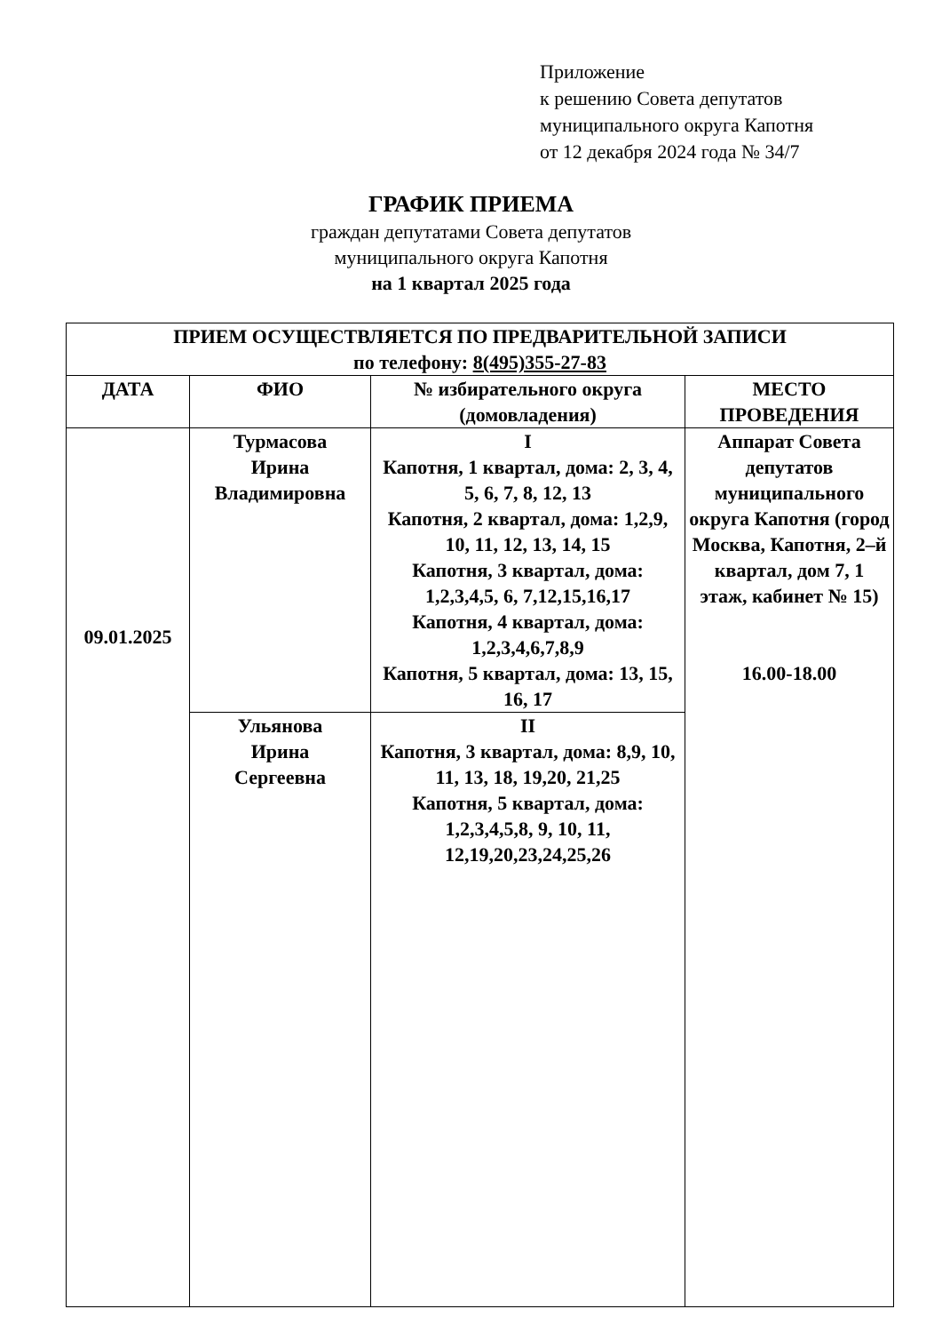Приложение
к решению Совета депутатов
муниципального округа Капотня
от 12 декабря 2024 года № 34/7
ГРАФИК ПРИЕМА
граждан депутатами Совета депутатов
муниципального округа Капотня
на 1 квартал 2025 года
| ПРИЕМ ОСУЩЕСТВЛЯЕТСЯ ПО ПРЕДВАРИТЕЛЬНОЙ ЗАПИСИ по телефону: 8(495)355-27-83 | | | |
| --- | --- | --- | --- |
| ДАТА | ФИО | № избирательного округа (домовладения) | МЕСТО ПРОВЕДЕНИЯ |
| 09.01.2025 | Турмасова Ирина Владимировна | I Капотня, 1 квартал, дома: 2, 3, 4, 5, 6, 7, 8, 12, 13 Капотня, 2 квартал, дома: 1,2,9, 10, 11, 12, 13, 14, 15 Капотня, 3 квартал, дома: 1,2,3,4,5, 6, 7,12,15,16,17 Капотня, 4 квартал, дома: 1,2,3,4,6,7,8,9 Капотня, 5 квартал, дома: 13, 15, 16, 17 | Аппарат Совета депутатов муниципального округа Капотня (город Москва, Капотня, 2–й квартал, дом 7, 1 этаж, кабинет № 15) 16.00-18.00 |
| | Ульянова Ирина Сергеевна | II Капотня, 3 квартал, дома: 8,9, 10, 11, 13, 18, 19,20, 21,25 Капотня, 5 квартал, дома: 1,2,3,4,5,8, 9, 10, 11, 12,19,20,23,24,25,26 | |